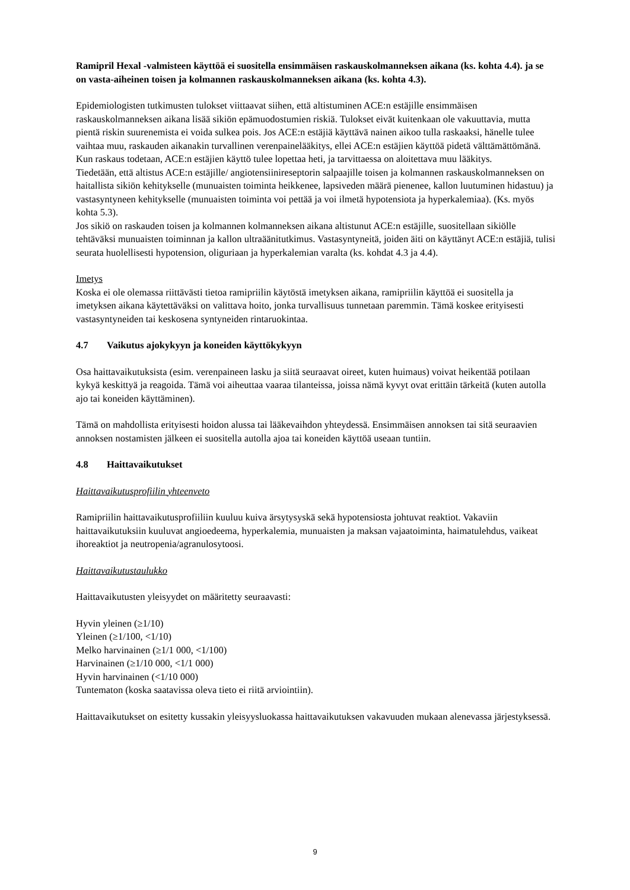Ramipril Hexal -valmisteen käyttöä ei suositella ensimmäisen raskauskolmanneksen aikana (ks. kohta 4.4). ja se on vasta-aiheinen toisen ja kolmannen raskauskolmanneksen aikana (ks. kohta 4.3).
Epidemiologisten tutkimusten tulokset viittaavat siihen, että altistuminen ACE:n estäjille ensimmäisen raskauskolmanneksen aikana lisää sikiön epämuodostumien riskiä. Tulokset eivät kuitenkaan ole vakuuttavia, mutta pientä riskin suurenemista ei voida sulkea pois. Jos ACE:n estäjiä käyttävä nainen aikoo tulla raskaaksi, hänelle tulee vaihtaa muu, raskauden aikanakin turvallinen verenpainelääkitys, ellei ACE:n estäjien käyttöä pidetä välttämättömänä.
Kun raskaus todetaan, ACE:n estäjien käyttö tulee lopettaa heti, ja tarvittaessa on aloitettava muu lääkitys.
Tiedetään, että altistus ACE:n estäjille/ angiotensiinireseptorin salpaajille toisen ja kolmannen raskauskolmanneksen on haitallista sikiön kehitykselle (munuaisten toiminta heikkenee, lapsiveden määrä pienenee, kallon luutuminen hidastuu) ja vastasyntyneen kehitykselle (munuaisten toiminta voi pettää ja voi ilmetä hypotensiota ja hyperkalemiaa). (Ks. myös kohta 5.3).
Jos sikiö on raskauden toisen ja kolmannen kolmanneksen aikana altistunut ACE:n estäjille, suositellaan sikiölle tehtäväksi munuaisten toiminnan ja kallon ultraäänitutkimus. Vastasyntyneitä, joiden äiti on käyttänyt ACE:n estäjiä, tulisi seurata huolellisesti hypotension, oliguriaan ja hyperkalemian varalta (ks. kohdat 4.3 ja 4.4).
Imetys
Koska ei ole olemassa riittävästi tietoa ramipriilin käytöstä imetyksen aikana, ramipriilin käyttöä ei suositella ja imetyksen aikana käytettäväksi on valittava hoito, jonka turvallisuus tunnetaan paremmin. Tämä koskee erityisesti vastasyntyneiden tai keskosena syntyneiden rintaruokintaa.
4.7 Vaikutus ajokykyyn ja koneiden käyttökykyyn
Osa haittavaikutuksista (esim. verenpaineen lasku ja siitä seuraavat oireet, kuten huimaus) voivat heikentää potilaan kykyä keskittyä ja reagoida. Tämä voi aiheuttaa vaaraa tilanteissa, joissa nämä kyvyt ovat erittäin tärkeitä (kuten autolla ajo tai koneiden käyttäminen).
Tämä on mahdollista erityisesti hoidon alussa tai lääkevaihdon yhteydessä. Ensimmäisen annoksen tai sitä seuraavien annoksen nostamisten jälkeen ei suositella autolla ajoa tai koneiden käyttöä useaan tuntiin.
4.8 Haittavaikutukset
Haittavaikutusprofiilin yhteenveto
Ramipriilin haittavaikutusprofiiliin kuuluu kuiva ärsytysyskä sekä hypotensiosta johtuvat reaktiot. Vakaviin haittavaikutuksiin kuuluvat angioedeema, hyperkalemia, munuaisten ja maksan vajaatoiminta, haimatulehdus, vaikeat ihoreaktiot ja neutropenia/agranulosytoosi.
Haittavaikutustaulukko
Haittavaikutusten yleisyydet on määritetty seuraavasti:
Hyvin yleinen (≥1/10)
Yleinen (≥1/100, <1/10)
Melko harvinainen (≥1/1 000, <1/100)
Harvinainen (≥1/10 000, <1/1 000)
Hyvin harvinainen (<1/10 000)
Tuntematon (koska saatavissa oleva tieto ei riitä arviointiin).
Haittavaikutukset on esitetty kussakin yleisyysluokassa haittavaikutuksen vakavuuden mukaan alenevassa järjestyksessä.
9